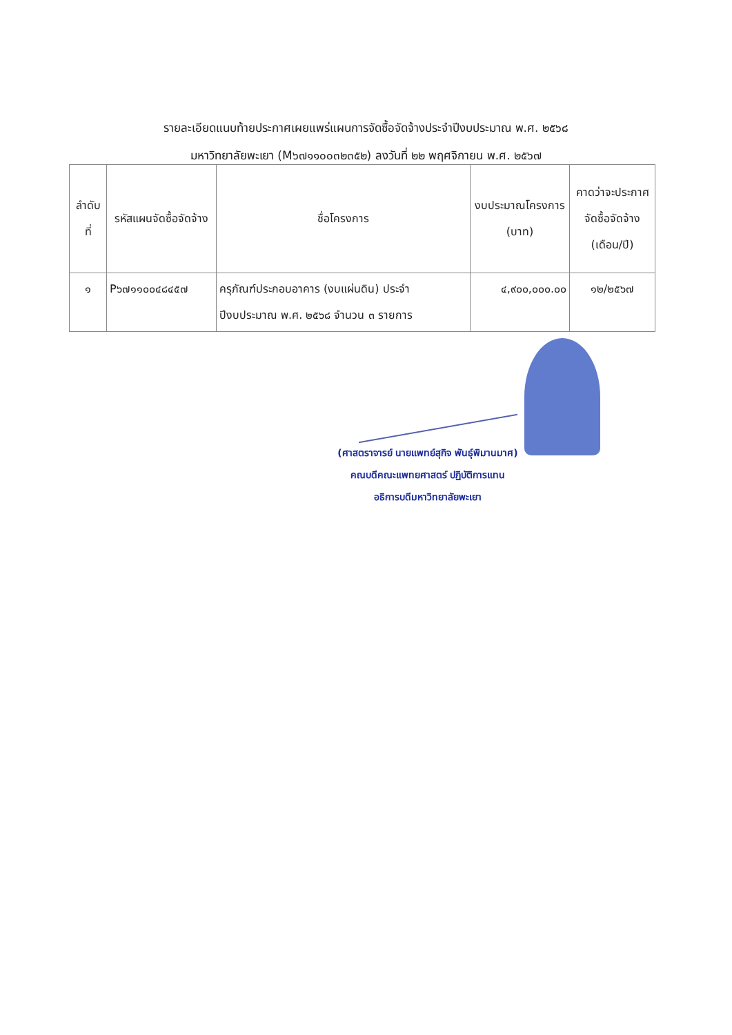รายละเอียดแนบท้ายประกาศเผยแพร่แผนการจัดซื้อจัดจ้างประจำปีงบประมาณ พ.ศ. ๒๕๖๘
มหาวิทยาลัยพะเยา (M๖๗๑๑๐๐๓๒๓๕๒) ลงวันที่ ๒๒ พฤศจิกายน พ.ศ. ๒๕๖๗
| ลำดับที่ | รหัสแผนจัดซื้อจัดจ้าง | ชื่อโครงการ | งบประมาณโครงการ (บาท) | คาดว่าจะประกาศจัดซื้อจัดจ้าง (เดือน/ปี) |
| --- | --- | --- | --- | --- |
| ๑ | P๖๗๑๑๐๐๔๘๔๕๗ | ครุภัณฑ์ประกอบอาคาร (งบแผ่นดิน) ประจำปีงบประมาณ พ.ศ. ๒๕๖๘ จำนวน ๓ รายการ | ๔,๙๐๐,๐๐๐.๐๐ | ๑๒/๒๕๖๗ |
(ศาสตราจารย์ นายแพทย์สุกิจ พันธุ์พิมานมาศ)
คณบดีคณะแพทยศาสตร์ ปฏิบัติการแทน
อธิการบดีมหาวิทยาลัยพะเยา